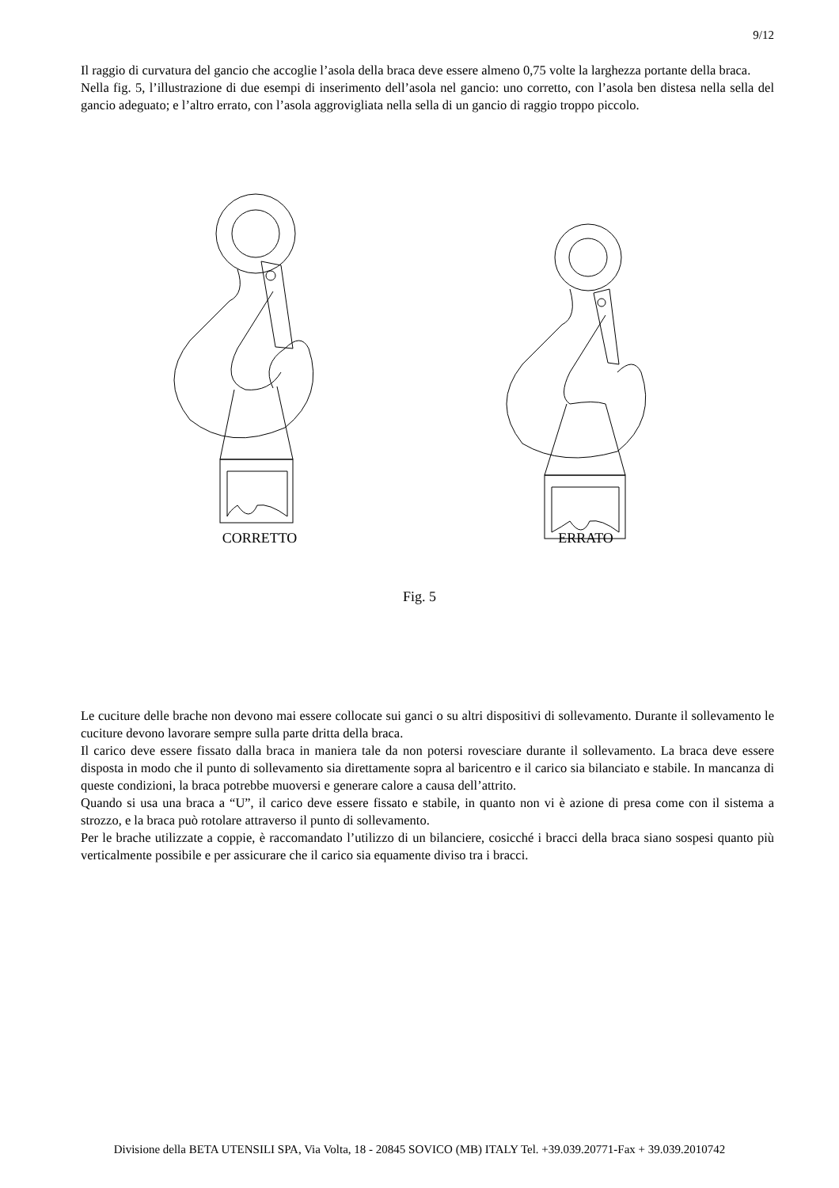9/12
Il raggio di curvatura del gancio che accoglie l’asola della braca deve essere almeno 0,75 volte la larghezza portante della braca.
Nella fig. 5, l’illustrazione di due esempi di inserimento dell’asola nel gancio: uno corretto, con l’asola ben distesa nella sella del gancio adeguato; e l’altro errato, con l’asola aggrovigliata nella sella di un gancio di raggio troppo piccolo.
CORRETTO
ERRATO
Fig. 5
Le cuciture delle brache non devono mai essere collocate sui ganci o su altri dispositivi di sollevamento. Durante il sollevamento le cuciture devono lavorare sempre sulla parte dritta della braca.
Il carico deve essere fissato dalla braca in maniera tale da non potersi rovesciare durante il sollevamento. La braca deve essere disposta in modo che il punto di sollevamento sia direttamente sopra al baricentro e il carico sia bilanciato e stabile. In mancanza di queste condizioni, la braca potrebbe muoversi e generare calore a causa dell’attrito.
Quando si usa una braca a “U”, il carico deve essere fissato e stabile, in quanto non vi è azione di presa come con il sistema a strozzo, e la braca può rotolare attraverso il punto di sollevamento.
Per le brache utilizzate a coppie, è raccomandato l’utilizzo di un bilanciere, cosicché i bracci della braca siano sospesi quanto più verticalmente possibile e per assicurare che il carico sia equamente diviso tra i bracci.
Divisione della BETA UTENSILI SPA, Via Volta, 18 - 20845 SOVICO (MB) ITALY Tel. +39.039.20771-Fax + 39.039.2010742